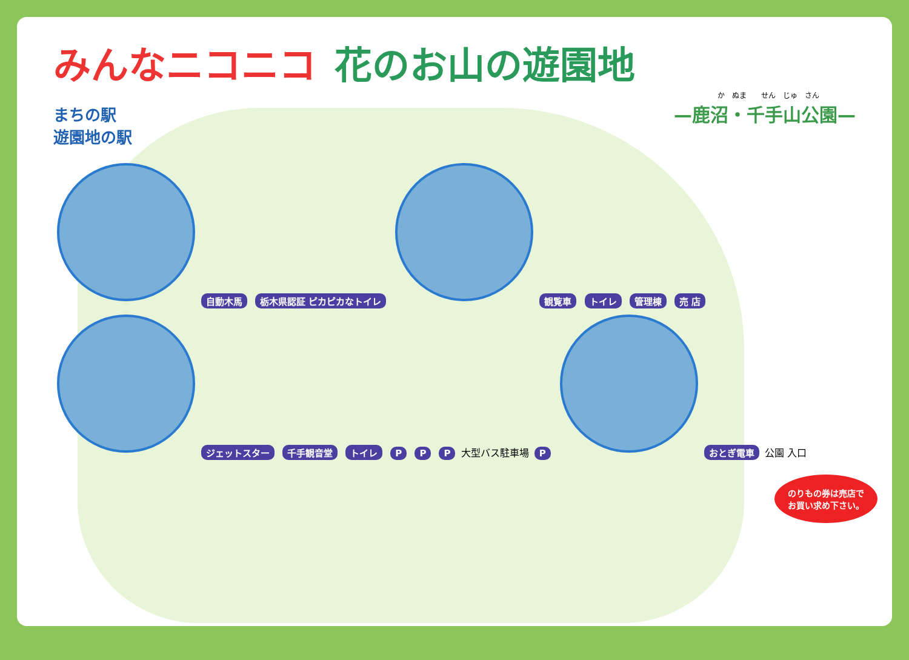みんなニコニコ 花のお山の遊園地
か　ぬま　　せん　じゅ　さん
—鹿沼・千手山公園—
まちの駅
遊園地の駅
自動木馬 栃木県認証 ピカピカなトイレ 観覧車 トイレ 管理棟 売 店 ジェットスター 千手観音堂 トイレ P P P 大型バス駐車場 P おとぎ電車 公園 入口
のりもの券は売店でお買い求め下さい。